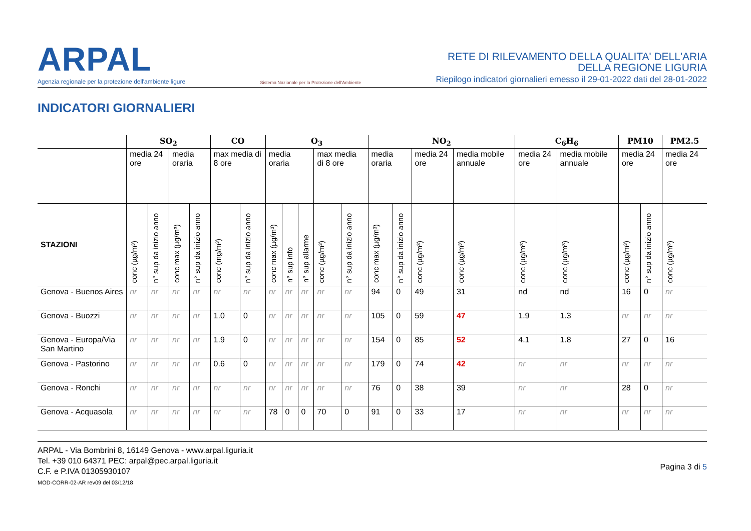ARPAL
Agenzia regionale per la protezione dell'ambiente ligure
Sistema Nazionale per la Protezione dell'Ambiente
RETE DI RILEVAMENTO DELLA QUALITA' DELL'ARIA
DELLA REGIONE LIGURIA
Riepilogo indicatori giornalieri emesso il 29-01-2022 dati del 28-01-2022
INDICATORI GIORNALIERI
| | SO<sub>2</sub> | | | | CO | | O<sub>3</sub> | | | | | NO<sub>2</sub> | | | | C<sub>6</sub>H<sub>6</sub> | | PM10 | | PM2.5 |
| --- | --- | --- | --- | --- | --- | --- | --- | --- | --- | --- | --- | --- | --- | --- | --- | --- | --- | --- | --- | --- |
| | media 24 ore | | media oraria | | max media di 8 ore | | media oraria | | | max media di 8 ore | | media oraria | | media 24 ore | media mobile annuale | media 24 ore | media mobile annuale | media 24 ore | | media 24 ore |
| STAZIONI | conc (µg/m³) | n° sup da inizio anno | conc max (µg/m³) | n° sup da inizio anno | conc (mg/m³) | n° sup da inizio anno | conc max (µg/m³) | n° sup info | n° sup allarme | conc (µg/m³) | n° sup da inizio anno | conc max (µg/m³) | n° sup da inizio anno | conc (µg/m³) | conc (µg/m³) | conc (µg/m³) | conc (µg/m³) | conc (µg/m³) | n° sup da inizio anno | conc (µg/m³) |
| Genova - Buenos Aires | nr | nr | nr | nr | nr | nr | nr | nr | nr | nr | nr | 94 | 0 | 49 | 31 | nd | nd | 16 | 0 | nr |
| Genova - Buozzi | nr | nr | nr | nr | 1.0 | 0 | nr | nr | nr | nr | nr | 105 | 0 | 59 | 47 | 1.9 | 1.3 | nr | nr | nr |
| Genova - Europa/Via San Martino | nr | nr | nr | nr | 1.9 | 0 | nr | nr | nr | nr | nr | 154 | 0 | 85 | 52 | 4.1 | 1.8 | 27 | 0 | 16 |
| Genova - Pastorino | nr | nr | nr | nr | 0.6 | 0 | nr | nr | nr | nr | nr | 179 | 0 | 74 | 42 | nr | nr | nr | nr | nr |
| Genova - Ronchi | nr | nr | nr | nr | nr | nr | nr | nr | nr | nr | nr | 76 | 0 | 38 | 39 | nr | nr | 28 | 0 | nr |
| Genova - Acquasola | nr | nr | nr | nr | nr | nr | 78 | 0 | 0 | 70 | 0 | 91 | 0 | 33 | 17 | nr | nr | nr | nr | nr |
ARPAL - Via Bombrini 8, 16149 Genova - www.arpal.liguria.it
Tel. +39 010 64371 PEC: arpal@pec.arpal.liguria.it
C.F. e P.IVA 01305930107
MOD-CORR-02-AR rev09 del 03/12/18
Pagina 3 di 5